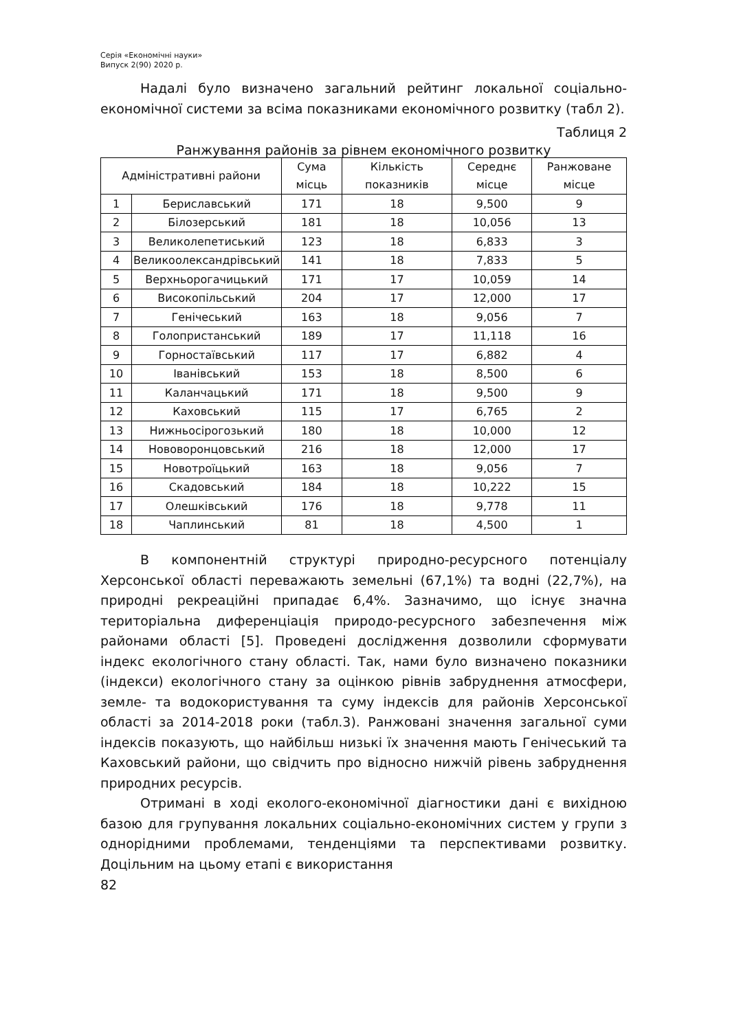Серія «Економічні науки»
Випуск 2(90) 2020 р.
Надалі було визначено загальний рейтинг локальної соціально-економічної системи за всіма показниками економічного розвитку (табл 2).
Таблиця 2
Ранжування районів за рівнем економічного розвитку
| Адміністративні райони | | Сума місць | Кількість показників | Середнє місце | Ранжоване місце |
| --- | --- | --- | --- | --- | --- |
| 1 | Бериславський | 171 | 18 | 9,500 | 9 |
| 2 | Білозерський | 181 | 18 | 10,056 | 13 |
| 3 | Великолепетиський | 123 | 18 | 6,833 | 3 |
| 4 | Великоолександрівський | 141 | 18 | 7,833 | 5 |
| 5 | Верхньорогачицький | 171 | 17 | 10,059 | 14 |
| 6 | Високопільський | 204 | 17 | 12,000 | 17 |
| 7 | Генічеський | 163 | 18 | 9,056 | 7 |
| 8 | Голопристанський | 189 | 17 | 11,118 | 16 |
| 9 | Горностаївський | 117 | 17 | 6,882 | 4 |
| 10 | Іванівський | 153 | 18 | 8,500 | 6 |
| 11 | Каланчацький | 171 | 18 | 9,500 | 9 |
| 12 | Каховський | 115 | 17 | 6,765 | 2 |
| 13 | Нижньосірогозький | 180 | 18 | 10,000 | 12 |
| 14 | Нововоронцовський | 216 | 18 | 12,000 | 17 |
| 15 | Новотроїцький | 163 | 18 | 9,056 | 7 |
| 16 | Скадовський | 184 | 18 | 10,222 | 15 |
| 17 | Олешківський | 176 | 18 | 9,778 | 11 |
| 18 | Чаплинський | 81 | 18 | 4,500 | 1 |
В компонентній структурі природно-ресурсного потенціалу Херсонської області переважають земельні (67,1%) та водні (22,7%), на природні рекреаційні припадає 6,4%. Зазначимо, що існує значна територіальна диференціація природо-ресурсного забезпечення між районами області [5]. Проведені дослідження дозволили сформувати індекс екологічного стану області. Так, нами було визначено показники (індекси) екологічного стану за оцінкою рівнів забруднення атмосфери, земле- та водокористування та суму індексів для районів Херсонської області за 2014-2018 роки (табл.3). Ранжовані значення загальної суми індексів показують, що найбільш низькі їх значення мають Генічеський та Каховський райони, що свідчить про відносно нижчій рівень забруднення природних ресурсів.
Отримані в ході еколого-економічної діагностики дані є вихідною базою для групування локальних соціально-економічних систем у групи з однорідними проблемами, тенденціями та перспективами розвитку. Доцільним на цьому етапі є використання
82